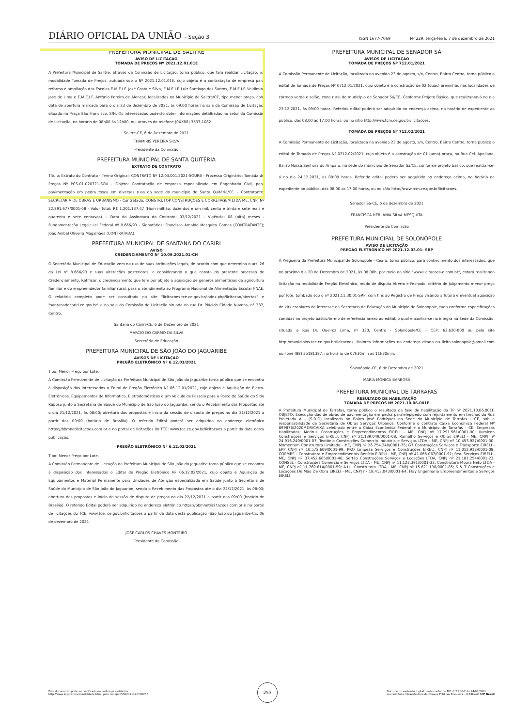DIÁRIO OFICIAL DA UNIÃO - Seção 3
ISSN 1677-7069 Nº 229, terça-feira, 7 de dezembro de 2021
PREFEITURA MUNICIPAL DE SALITRE
AVISO DE LICITAÇÃO
TOMADA DE PREÇOS Nº 2021.12.01.01E
A Prefeitura Municipal de Salitre, através da Comissão de Licitação, torna público, que fará realizar Licitação, na modalidade Tomada de Preços, autuada sob o Nº 2021.12.01.01E, cujo objeto é a contratação de empresa para reforma e ampliação das Escolas E.M.E.I.F. José Costa e Silva, E.M.E.I.F. Luiz Santiago dos Santos, E.M.E.I.F. Valdimiro Jose de Lima e E.M.E.I.F. Antônio Pereira de Alencar, localizadas no Município de Salitre/CE, tipo menor preço, com data de abertura marcada para o dia 23 de dezembro de 2021, às 09:00 horas na sala da Comissão de Licitação, situada na Praça São Francisco, S/N. Os interessados poderão obter informações detalhadas no setor da Comissão de Licitação, no horário de 08h00 às 12h00, ou, através do telefone (0XX88) 3537-1082.
Salitre-CE, 6 de Dezembro de 2021
THAMIRIS PEREIRA SILVA
Presidente da Comissão
PREFEITURA MUNICIPAL DE SANTA QUITÉRIA
EXTRATO DE CONTRATO
Título: Extrato do Contrato - Termo Original: CONTRATO Nº 12.03.001.2021-SOURB - Processo Originário: Tomada de Preços Nº PCS-01.020721-SOU - Objeto: Contratação de empresa especializada em Engenharia Civil, para pavimentação em pedra tosca em diversas ruas da sede do município de Santa Quitéria/CE. - Contratante: SECRETARIA DE OBRAS E URBANISMO - Contratada: CONSTRUTOP CONSTRUÇÕES E CORRETAGEM LTDA ME, CNPJ Nº 22.891.677/0001-08 - Valor Total: R$ 1.201.137,47 (Hum milhão, duzentos e um mil, cento e trinta e sete reais e quarenta e sete centavos). - Data da Assinatura do Contrato: 03/12/2021 - Vigência: 08 (oito) meses - Fundamentação Legal: Lei Federal nº 8.666/93 - Signatários: Francisco Arnaldo Mesquita Gomes (CONTRATANTE); João Anibal Oliveira Magalhães (CONTRATADA).
PREFEITURA MUNICIPAL DE SANTANA DO CARIRI
AVISO
CREDENCIAMENTO N° 10.09.2021.01-CH
O Secretário Municipal de Educação vem no uso de suas atribuições legais, de acordo com que determina o art. 26 da Lei n° 8.666/93 e suas alterações posteriores, e considerando o que consta do presente processo de Credenciamento, Ratificar, o credenciamento que tem por objeto a aquisição de gêneros alimentícios da agricultura familiar e do empreendedor familiar rural, para o atendimento ao Programa Nacional de Alimentação Escolar PNAE. O relatório completo pode ser consultado no site "licitacoes.tce.ce.gov.br/index.php/licitacao/abertas" e "santanadocariri.ce.gov.br" e na sala da Comissão de Licitação situada na rua Dr. Plácido Cidade Nuvens, n° 387, Centro.
Santana do Cariri-CE, 6 de Dezembro de 2021
MÁRCIO DO CARMO DA SILVA
Secretário de Educação
PREFEITURA MUNICIPAL DE SÃO JOÃO DO JAGUARIBE
AVISOS DE LICITAÇÃO
PREGÃO ELETRÔNICO Nº 6.12.01/2021
Tipo: Menor Preço por Lote.
A Comissão Permanente de Licitação da Prefeitura Municipal de São João do Jaguaribe torna público que se encontra à disposição dos interessados o Edital de Pregão Eletrônico Nº 06.12.01/2021, cujo objeto é Aquisição de Eletro-Eletrônicos, Equipamentos de Informática, Eletrodomésticos e um Veículo de Passeio para o Posto de Saúde do Sitio Raposo junto a Secretaria de Saúde do Município de São João do Jaguaribe, sendo o Recebimento das Propostas até o dia 21/12/2021, às 08:00; abertura das propostas e inicio da sessão de disputa de preços no dia 21/12/2021 a partir das 09:00 (horário de Brasília). O referido Edital poderá ser adquirido no endereço eletrônico https://bbmnetlicitacoes.com.br e no portal de licitações do TCE: www.tce.ce.gov.br/licitacoes a partir da data desta publicação.
PREGÃO ELETRÔNICO Nº 6.12.02/2021
Tipo: Menor Preço por Lote.
A Comissão Permanente de Licitação da Prefeitura Municipal de São João do Jaguaribe torna público que se encontra à disposição dos interessados o Edital de Pregão Eletrônico Nº 06.12.02/2021, cujo objeto é Aquisição de Equipamentos e Material Permanente para Unidades de Atenção especializada em Saúde junto a Secretaria de Saúde do Município de São João do Jaguaribe, sendo o Recebimento das Propostas até o dia 22/12/2021, às 08:00; abertura das propostas e início da sessão de disputa de preços no dia 22/12/2021 a partir das 09:00 (horário de Brasília). O referido Edital poderá ser adquirido no endereço eletrônico https://bbmnetlici tacoes.com.br e no portal de licitações do TCE: www.tce. ce.gov.br/licitacoes a partir da data desta publicação -São João do Jaguaribe-CE, 06 de dezembro de 2021
JOSÉ CARLOS CHAVES MONTEIRO
Presidente da Comissão
PREFEITURA MUNICIPAL DE SENADOR SÁ
AVISOS DE LICITAÇÃO
TOMADA DE PREÇOS Nº 712.01/2021
A Comissão Permanente de Licitação, localizada na avenida 23 de agosto, s/n, Centro, Bairro Centro, torna público o edital de Tomada de Preços Nº 0712.01/2021, cujo objeto é a construção de 02 (duas) areninhas nas localidades de córrego verde e salão, zona rural do município de Senador Sá/CE, Conforme Projeto Básico, que realizar-se-á no dia 23.12.2021, às 09:00 horas. Referido edital poderá ser adquirido no endereço acima, no horário de expediente ao público, das 08:00 as 17:00 horas, ou no sítio http://www.tcm.ce.gov.br/licitacoes.
TOMADA DE PREÇOS Nº 712.02/2021
A Comissão Permanente de Licitação, localizada na avenida 23 de agosto, s/n, Centro, Bairro Centro, torna público o edital de Tomada de Preços Nº 0712.02/2021, cujo objeto é a construção de 01 (uma) praça, na Rua Cel. Apoliano, Bairro Nossa Senhora do Amparo, na sede do município de Senador Sá/CE, conforme projeto básico, que realizar-se-á no dia 24.12.2021, às 09:00 horas. Referido edital poderá ser adquirido no endereço acima, no horário de expediente ao público, das 08:00 as 17:00 horas, ou no sítio http://www.tcm.ce.gov.br/licitacoes.
Senador Sá-CE, 6 de dezembro de 2021
FRANCISCA HERLANIA SILVA MESQUITA
Presidente da Comissão
PREFEITURA MUNICIPAL DE SOLONÓPOLE
AVISO DE LICITAÇÃO
PREGÃO ELETRÔNICO Nº 2021.12.03.01- SRP
A Pregoeira da Prefeitura Municipal de Solonópole - Ceará, torna público, para conhecimento dos interessados, que no próximo dia 20 de Dezembro de 2021, às 08:00h, por meio do sítio "www.licitacoes-e.com.br", estará realizando licitação na modalidade Pregão Eletrônico, modo de disputa Aberto e Fechado, critério de julgamento menor preço por lote, tombado sob o nº 2021.11.30.01-SRP, com fins ao Registro de Preço visando a futura e eventual aquisição de kits escolares de interesse da Secretaria de Educação do Município de Solonopole, tudo conforme especificações contidas no projeto básico/termo de referência anexo ao edital, o qual encontra-se na íntegra na Sede da Comissão, situada a Rua Dr. Queiroz Lima, nº 330, Centro - Solonópole/CE - CEP: 63.620-000 ou pelo site http://municipios.tce.ce.gov.br/licitacoes. Maiores informações no endereço citado ou licita.solonopole@gmail.com ou Fone (88) 35181387, no horário de 07h30min às 11h30min.
Solonópole-CE, 6 de Dezembro de 2021
MARIA MÔNICA BARBOSA
PREFEITURA MUNICIPAL DE TARRAFAS
RESULTADO DE HABILITAÇÃO
TOMADA DE PREÇOS Nº 2021.10.06.001F
A Prefeitura Municipal de Tarrafas, torna público o resultado da fase de habilitação da TP nº 2021.10.06.001F. OBJETO: Execução das de obras de pavimentação em pedra paralelepípedo com rejuntamento em trechos da Rua Projetada A - (S.D.O) localizada no Bairro José Rodrigues na Sede do Município de Tarrafas - CE, sob a responsabilidade da Secretaria de Obras Serviços Urbanos, Conforme o contrato Caixa Econômica Federal Nº 899876/2020MDR/CAIXA celebrado entre a Caixa Econômica Federal e o Município de Tarrafas - CE. Empresas Habilitadas: Meritus Construções e Empreendimentos EIRELI - ME, CNPJ nº 17.291.561/0001-90; Ilumicon Construções e Serviços EIRELI, CNPJ nº 21.139.049/0001-08; Ramalho Serviços e Obras EIRELI - ME, CNPJ nº 24.916.240/0001-07; Teotônio Construções Comercio Industria e Serviços LTDA - ME, CNPJ nº 10.453.927/0001-30; Momentum Construtora Limitada - ME, CNPJ nº 26.754.240/0001-75; G7 Construções Serviços e Transporte EIRELI - EPP CNPJ nº 10.572.609/0001-99; PRO Limpeza Serviços e Construções EIRELI, CNPJ nº 11.012.912/0001-08; COEMBE - Construtora e Empreendimentos Benício EIRELI - ME, CNPJ nº 41.065.067/0001-91; Real Serviços EIRELI - ME, CNPJ nº 37.452.665/0001-46; Sertão Construções Serviços e Locações LTDA, CNPJ nº 21.181.254/0001-23; CONSEL - Construções Comercio e Serviços LTDA - ME, CNPJ nº 11.122.391/0001-33; Construtora Moura Neto LTDA - ME, CNPJ nº 11.769.614/0001-59; A.I.L. Construtora LTDA - ME, CNPJ nº 15.621.138/0001-85; S & T Construções e Locações De Mão De Obra EIRELI - ME, CNPJ nº 18.413.043/0001-64; Flay Engenharia Empreendimentos e Serviços EIRELI
Este documento pode ser verificado no endereço eletrônico
http://www.in.gov.br/autenticidade.html, pelo código 05302021120700253
253
Documento assinado digitalmente conforme MP nº 2.200-2 de 24/08/2001,
que institui a Infraestrutura de Chaves Públicas Brasileira - ICP-Brasil. ICP Brasil